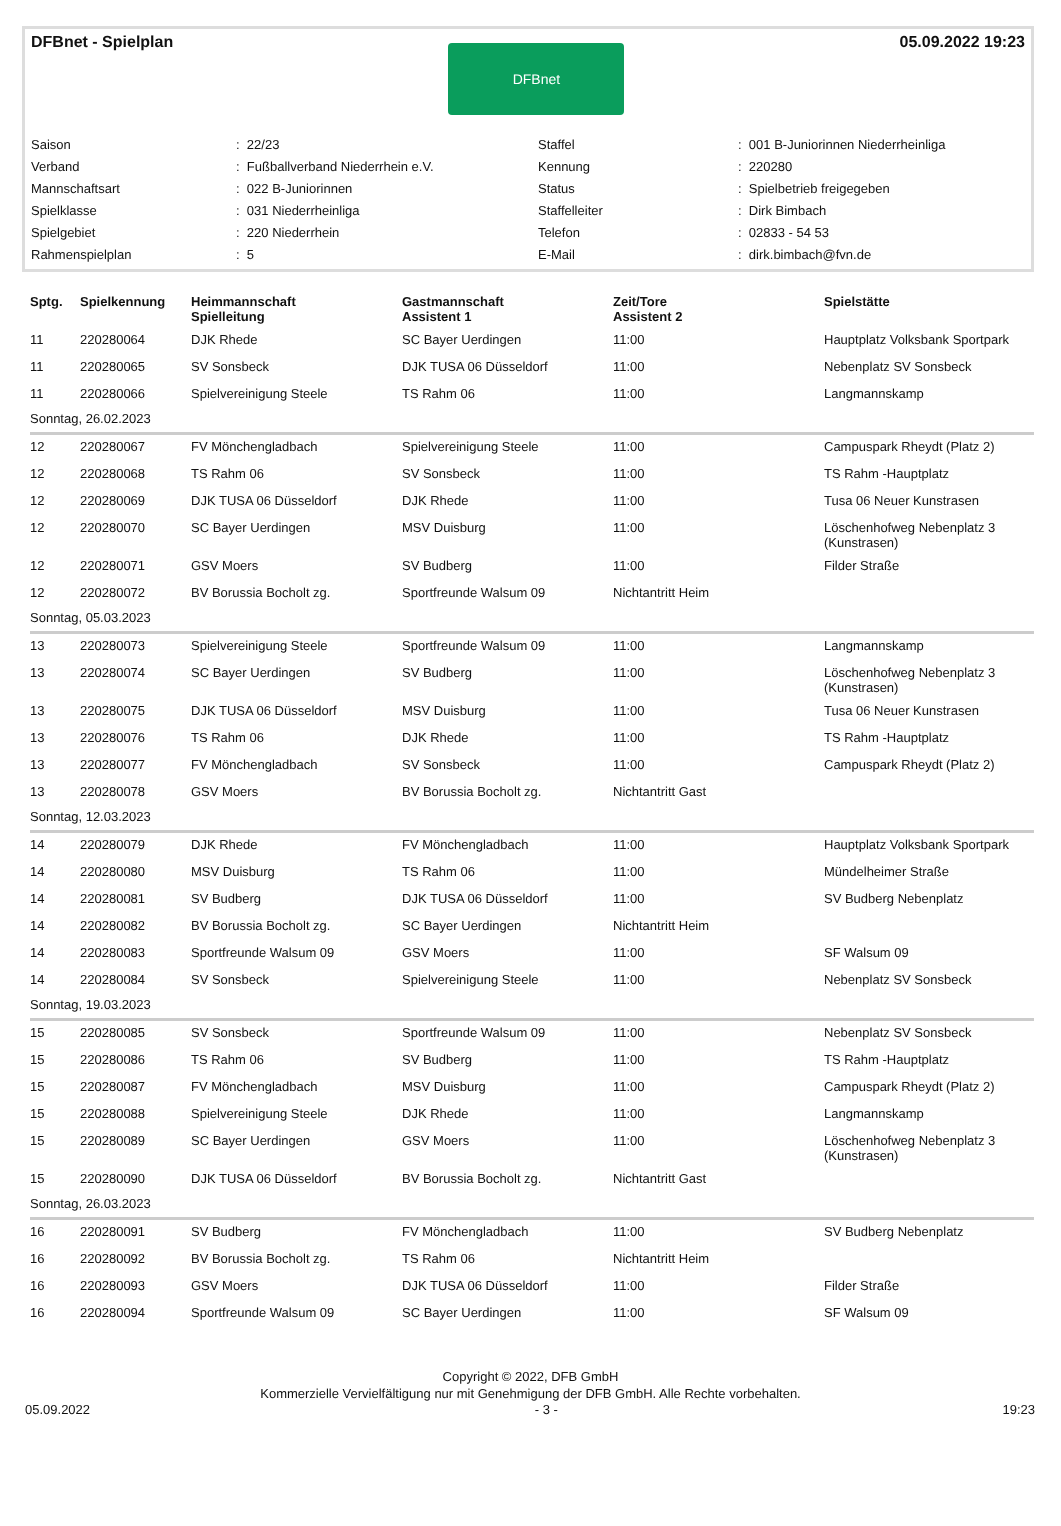DFBnet - Spielplan
DFBnet
05.09.2022 19:23
| Saison | : 22/23 | Staffel | : 001 B-Juniorinnen Niederrheinliga |
| Verband | : Fußballverband Niederrhein e.V. | Kennung | : 220280 |
| Mannschaftsart | : 022 B-Juniorinnen | Status | : Spielbetrieb freigegeben |
| Spielklasse | : 031 Niederrheinliga | Staffelleiter | : Dirk Bimbach |
| Spielgebiet | : 220 Niederrhein | Telefon | : 02833 - 54 53 |
| Rahmenspielplan | : 5 | E-Mail | : dirk.bimbach@fvn.de |
| Sptg. | Spielkennung | Heimmannschaft Spielleitung | Gastmannschaft Assistent 1 | Zeit/Tore Assistent 2 | Spielstätte |
| --- | --- | --- | --- | --- | --- |
| 11 | 220280064 | DJK Rhede | SC Bayer Uerdingen | 11:00 | Hauptplatz Volksbank Sportpark |
| 11 | 220280065 | SV Sonsbeck | DJK TUSA 06 Düsseldorf | 11:00 | Nebenplatz SV Sonsbeck |
| 11 | 220280066 | Spielvereinigung Steele | TS Rahm 06 | 11:00 | Langmannskamp |
| Sonntag, 26.02.2023 | | | | | |
| 12 | 220280067 | FV Mönchengladbach | Spielvereinigung Steele | 11:00 | Campuspark Rheydt (Platz 2) |
| 12 | 220280068 | TS Rahm 06 | SV Sonsbeck | 11:00 | TS Rahm -Hauptplatz |
| 12 | 220280069 | DJK TUSA 06 Düsseldorf | DJK Rhede | 11:00 | Tusa 06 Neuer Kunstrasen |
| 12 | 220280070 | SC Bayer Uerdingen | MSV Duisburg | 11:00 | Löschenhofweg Nebenplatz 3 (Kunstrasen) |
| 12 | 220280071 | GSV Moers | SV Budberg | 11:00 | Filder Straße |
| 12 | 220280072 | BV Borussia Bocholt zg. | Sportfreunde Walsum 09 | Nichtantritt Heim | |
| Sonntag, 05.03.2023 | | | | | |
| 13 | 220280073 | Spielvereinigung Steele | Sportfreunde Walsum 09 | 11:00 | Langmannskamp |
| 13 | 220280074 | SC Bayer Uerdingen | SV Budberg | 11:00 | Löschenhofweg Nebenplatz 3 (Kunstrasen) |
| 13 | 220280075 | DJK TUSA 06 Düsseldorf | MSV Duisburg | 11:00 | Tusa 06 Neuer Kunstrasen |
| 13 | 220280076 | TS Rahm 06 | DJK Rhede | 11:00 | TS Rahm -Hauptplatz |
| 13 | 220280077 | FV Mönchengladbach | SV Sonsbeck | 11:00 | Campuspark Rheydt (Platz 2) |
| 13 | 220280078 | GSV Moers | BV Borussia Bocholt zg. | Nichtantritt Gast | |
| Sonntag, 12.03.2023 | | | | | |
| 14 | 220280079 | DJK Rhede | FV Mönchengladbach | 11:00 | Hauptplatz Volksbank Sportpark |
| 14 | 220280080 | MSV Duisburg | TS Rahm 06 | 11:00 | Mündelheimer Straße |
| 14 | 220280081 | SV Budberg | DJK TUSA 06 Düsseldorf | 11:00 | SV Budberg Nebenplatz |
| 14 | 220280082 | BV Borussia Bocholt zg. | SC Bayer Uerdingen | Nichtantritt Heim | |
| 14 | 220280083 | Sportfreunde Walsum 09 | GSV Moers | 11:00 | SF Walsum 09 |
| 14 | 220280084 | SV Sonsbeck | Spielvereinigung Steele | 11:00 | Nebenplatz SV Sonsbeck |
| Sonntag, 19.03.2023 | | | | | |
| 15 | 220280085 | SV Sonsbeck | Sportfreunde Walsum 09 | 11:00 | Nebenplatz SV Sonsbeck |
| 15 | 220280086 | TS Rahm 06 | SV Budberg | 11:00 | TS Rahm -Hauptplatz |
| 15 | 220280087 | FV Mönchengladbach | MSV Duisburg | 11:00 | Campuspark Rheydt (Platz 2) |
| 15 | 220280088 | Spielvereinigung Steele | DJK Rhede | 11:00 | Langmannskamp |
| 15 | 220280089 | SC Bayer Uerdingen | GSV Moers | 11:00 | Löschenhofweg Nebenplatz 3 (Kunstrasen) |
| 15 | 220280090 | DJK TUSA 06 Düsseldorf | BV Borussia Bocholt zg. | Nichtantritt Gast | |
| Sonntag, 26.03.2023 | | | | | |
| 16 | 220280091 | SV Budberg | FV Mönchengladbach | 11:00 | SV Budberg Nebenplatz |
| 16 | 220280092 | BV Borussia Bocholt zg. | TS Rahm 06 | Nichtantritt Heim | |
| 16 | 220280093 | GSV Moers | DJK TUSA 06 Düsseldorf | 11:00 | Filder Straße |
| 16 | 220280094 | Sportfreunde Walsum 09 | SC Bayer Uerdingen | 11:00 | SF Walsum 09 |
Copyright © 2022, DFB GmbH
Kommerzielle Vervielfältigung nur mit Genehmigung der DFB GmbH. Alle Rechte vorbehalten.
05.09.2022 - 3 - 19:23